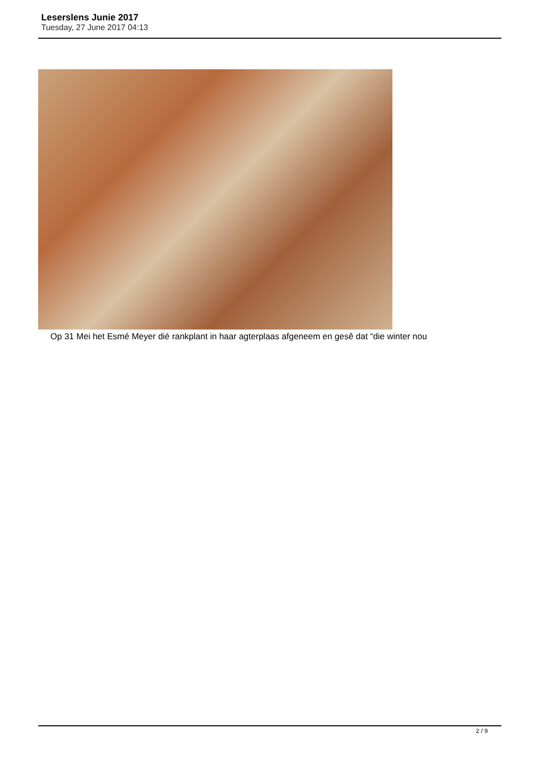Leserslens Junie 2017
Tuesday, 27 June 2017 04:13
Op 31 Mei het Esmé Meyer dié rankplant in haar agterplaas afgeneem en gesê dat “die winter nou
2 / 9